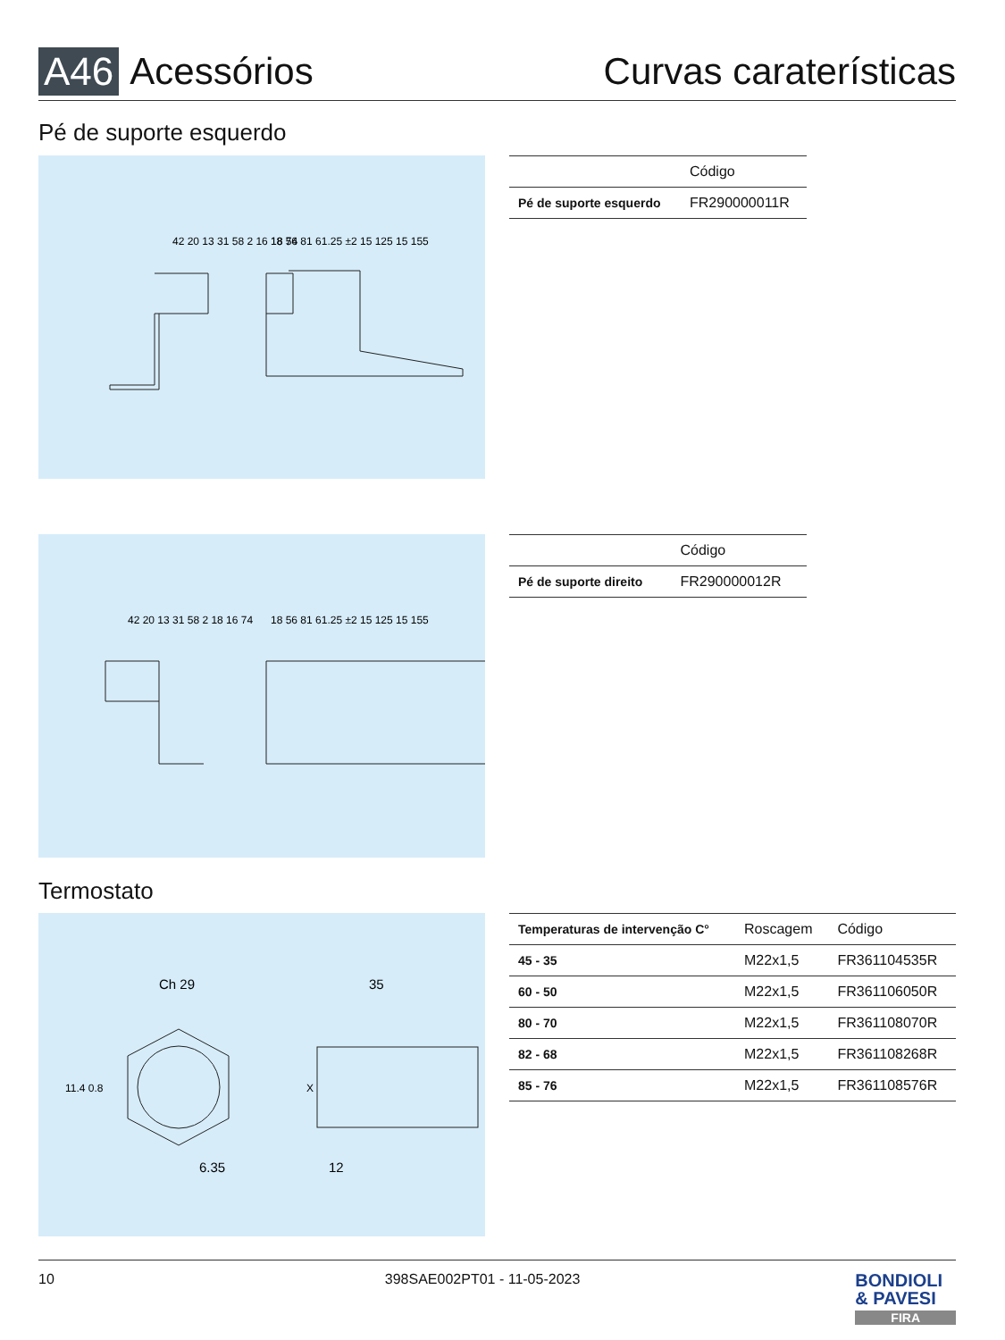A46 Acessórios Curvas caraterísticas
Pé de suporte esquerdo
42 20 13 31 58 2 16 18 74
18 56 81 61.25 ±2 15 125 15 155
| | Código |
| --- | --- |
| Pé de suporte esquerdo | FR290000011R |
42 20 13 31 58 2 18 16 74
18 56 81 61.25 ±2 15 125 15 155
| | Código |
| --- | --- |
| Pé de suporte direito | FR290000012R |
Termostato
Ch 29
35
11.4 0.8
6.35
X
12
| Temperaturas de intervenção C° | Roscagem | Código |
| --- | --- | --- |
| 45 - 35 | M22x1,5 | FR361104535R |
| 60 - 50 | M22x1,5 | FR361106050R |
| 80 - 70 | M22x1,5 | FR361108070R |
| 82 - 68 | M22x1,5 | FR361108268R |
| 85 - 76 | M22x1,5 | FR361108576R |
10 398SAE002PT01 - 11-05-2023 BONDIOLI
& PAVESI
FIRA